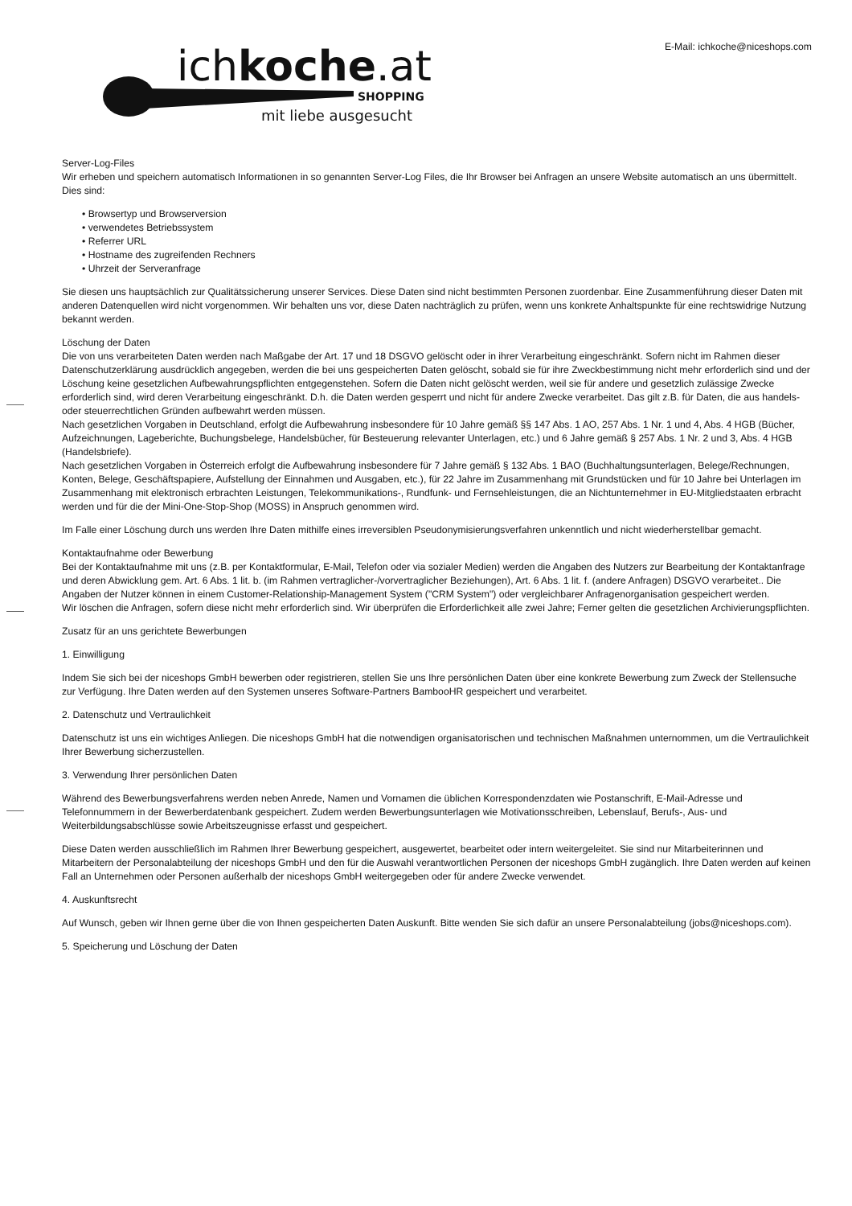ichkoche.at
SHOPPING
mit liebe ausgesucht
E-Mail: ichkoche@niceshops.com
Server-Log-Files
Wir erheben und speichern automatisch Informationen in so genannten Server-Log Files, die Ihr Browser bei Anfragen an unsere Website automatisch an uns übermittelt. Dies sind:
• Browsertyp und Browserversion
• verwendetes Betriebssystem
• Referrer URL
• Hostname des zugreifenden Rechners
• Uhrzeit der Serveranfrage
Sie diesen uns hauptsächlich zur Qualitätssicherung unserer Services. Diese Daten sind nicht bestimmten Personen zuordenbar. Eine Zusammenführung dieser Daten mit anderen Datenquellen wird nicht vorgenommen. Wir behalten uns vor, diese Daten nachträglich zu prüfen, wenn uns konkrete Anhaltspunkte für eine rechtswidrige Nutzung bekannt werden.
Löschung der Daten
Die von uns verarbeiteten Daten werden nach Maßgabe der Art. 17 und 18 DSGVO gelöscht oder in ihrer Verarbeitung eingeschränkt. Sofern nicht im Rahmen dieser Datenschutzerklärung ausdrücklich angegeben, werden die bei uns gespeicherten Daten gelöscht, sobald sie für ihre Zweckbestimmung nicht mehr erforderlich sind und der Löschung keine gesetzlichen Aufbewahrungspflichten entgegenstehen. Sofern die Daten nicht gelöscht werden, weil sie für andere und gesetzlich zulässige Zwecke erforderlich sind, wird deren Verarbeitung eingeschränkt. D.h. die Daten werden gesperrt und nicht für andere Zwecke verarbeitet. Das gilt z.B. für Daten, die aus handels- oder steuerrechtlichen Gründen aufbewahrt werden müssen.
Nach gesetzlichen Vorgaben in Deutschland, erfolgt die Aufbewahrung insbesondere für 10 Jahre gemäß §§ 147 Abs. 1 AO, 257 Abs. 1 Nr. 1 und 4, Abs. 4 HGB (Bücher, Aufzeichnungen, Lageberichte, Buchungsbelege, Handelsbücher, für Besteuerung relevanter Unterlagen, etc.) und 6 Jahre gemäß § 257 Abs. 1 Nr. 2 und 3, Abs. 4 HGB (Handelsbriefe).
Nach gesetzlichen Vorgaben in Österreich erfolgt die Aufbewahrung insbesondere für 7 Jahre gemäß § 132 Abs. 1 BAO (Buchhaltungsunterlagen, Belege/Rechnungen, Konten, Belege, Geschäftspapiere, Aufstellung der Einnahmen und Ausgaben, etc.), für 22 Jahre im Zusammenhang mit Grundstücken und für 10 Jahre bei Unterlagen im Zusammenhang mit elektronisch erbrachten Leistungen, Telekommunikations-, Rundfunk- und Fernsehleistungen, die an Nichtunternehmer in EU-Mitgliedstaaten erbracht werden und für die der Mini-One-Stop-Shop (MOSS) in Anspruch genommen wird.
Im Falle einer Löschung durch uns werden Ihre Daten mithilfe eines irreversiblen Pseudonymisierungsverfahren unkenntlich und nicht wiederherstellbar gemacht.
Kontaktaufnahme oder Bewerbung
Bei der Kontaktaufnahme mit uns (z.B. per Kontaktformular, E-Mail, Telefon oder via sozialer Medien) werden die Angaben des Nutzers zur Bearbeitung der Kontaktanfrage und deren Abwicklung gem. Art. 6 Abs. 1 lit. b. (im Rahmen vertraglicher-/vorvertraglicher Beziehungen), Art. 6 Abs. 1 lit. f. (andere Anfragen) DSGVO verarbeitet.. Die Angaben der Nutzer können in einem Customer-Relationship-Management System ("CRM System") oder vergleichbarer Anfragenorganisation gespeichert werden.
Wir löschen die Anfragen, sofern diese nicht mehr erforderlich sind. Wir überprüfen die Erforderlichkeit alle zwei Jahre; Ferner gelten die gesetzlichen Archivierungspflichten.
Zusatz für an uns gerichtete Bewerbungen
1. Einwilligung
Indem Sie sich bei der niceshops GmbH bewerben oder registrieren, stellen Sie uns Ihre persönlichen Daten über eine konkrete Bewerbung zum Zweck der Stellensuche zur Verfügung. Ihre Daten werden auf den Systemen unseres Software-Partners BambooHR gespeichert und verarbeitet.
2. Datenschutz und Vertraulichkeit
Datenschutz ist uns ein wichtiges Anliegen. Die niceshops GmbH hat die notwendigen organisatorischen und technischen Maßnahmen unternommen, um die Vertraulichkeit Ihrer Bewerbung sicherzustellen.
3. Verwendung Ihrer persönlichen Daten
Während des Bewerbungsverfahrens werden neben Anrede, Namen und Vornamen die üblichen Korrespondenzdaten wie Postanschrift, E-Mail-Adresse und Telefonnummern in der Bewerberdatenbank gespeichert. Zudem werden Bewerbungsunterlagen wie Motivationsschreiben, Lebenslauf, Berufs-, Aus- und Weiterbildungsabschlüsse sowie Arbeitszeugnisse erfasst und gespeichert.
Diese Daten werden ausschließlich im Rahmen Ihrer Bewerbung gespeichert, ausgewertet, bearbeitet oder intern weitergeleitet. Sie sind nur Mitarbeiterinnen und Mitarbeitern der Personalabteilung der niceshops GmbH und den für die Auswahl verantwortlichen Personen der niceshops GmbH zugänglich. Ihre Daten werden auf keinen Fall an Unternehmen oder Personen außerhalb der niceshops GmbH weitergegeben oder für andere Zwecke verwendet.
4. Auskunftsrecht
Auf Wunsch, geben wir Ihnen gerne über die von Ihnen gespeicherten Daten Auskunft. Bitte wenden Sie sich dafür an unsere Personalabteilung (jobs@niceshops.com).
5. Speicherung und Löschung der Daten